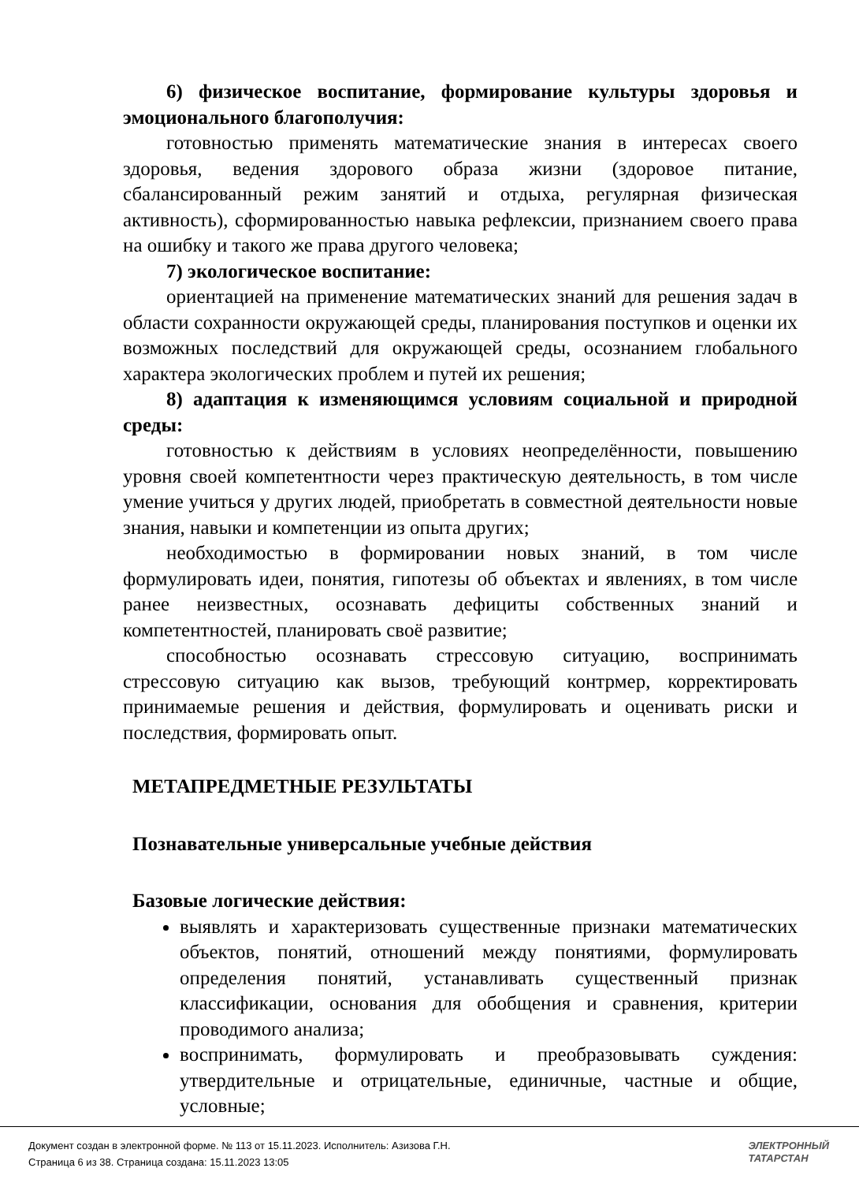6) физическое воспитание, формирование культуры здоровья и эмоционального благополучия:
готовностью применять математические знания в интересах своего здоровья, ведения здорового образа жизни (здоровое питание, сбалансированный режим занятий и отдыха, регулярная физическая активность), сформированностью навыка рефлексии, признанием своего права на ошибку и такого же права другого человека;
7) экологическое воспитание:
ориентацией на применение математических знаний для решения задач в области сохранности окружающей среды, планирования поступков и оценки их возможных последствий для окружающей среды, осознанием глобального характера экологических проблем и путей их решения;
8) адаптация к изменяющимся условиям социальной и природной среды:
готовностью к действиям в условиях неопределённости, повышению уровня своей компетентности через практическую деятельность, в том числе умение учиться у других людей, приобретать в совместной деятельности новые знания, навыки и компетенции из опыта других;
необходимостью в формировании новых знаний, в том числе формулировать идеи, понятия, гипотезы об объектах и явлениях, в том числе ранее неизвестных, осознавать дефициты собственных знаний и компетентностей, планировать своё развитие;
способностью осознавать стрессовую ситуацию, воспринимать стрессовую ситуацию как вызов, требующий контрмер, корректировать принимаемые решения и действия, формулировать и оценивать риски и последствия, формировать опыт.
МЕТАПРЕДМЕТНЫЕ РЕЗУЛЬТАТЫ
Познавательные универсальные учебные действия
Базовые логические действия:
выявлять и характеризовать существенные признаки математических объектов, понятий, отношений между понятиями, формулировать определения понятий, устанавливать существенный признак классификации, основания для обобщения и сравнения, критерии проводимого анализа;
воспринимать, формулировать и преобразовывать суждения: утвердительные и отрицательные, единичные, частные и общие, условные;
Документ создан в электронной форме. № 113 от 15.11.2023. Исполнитель: Азизова Г.Н.
Страница 6 из 38. Страница создана: 15.11.2023 13:05
ЭЛЕКТРОННЫЙ
ТАТАРСТАН